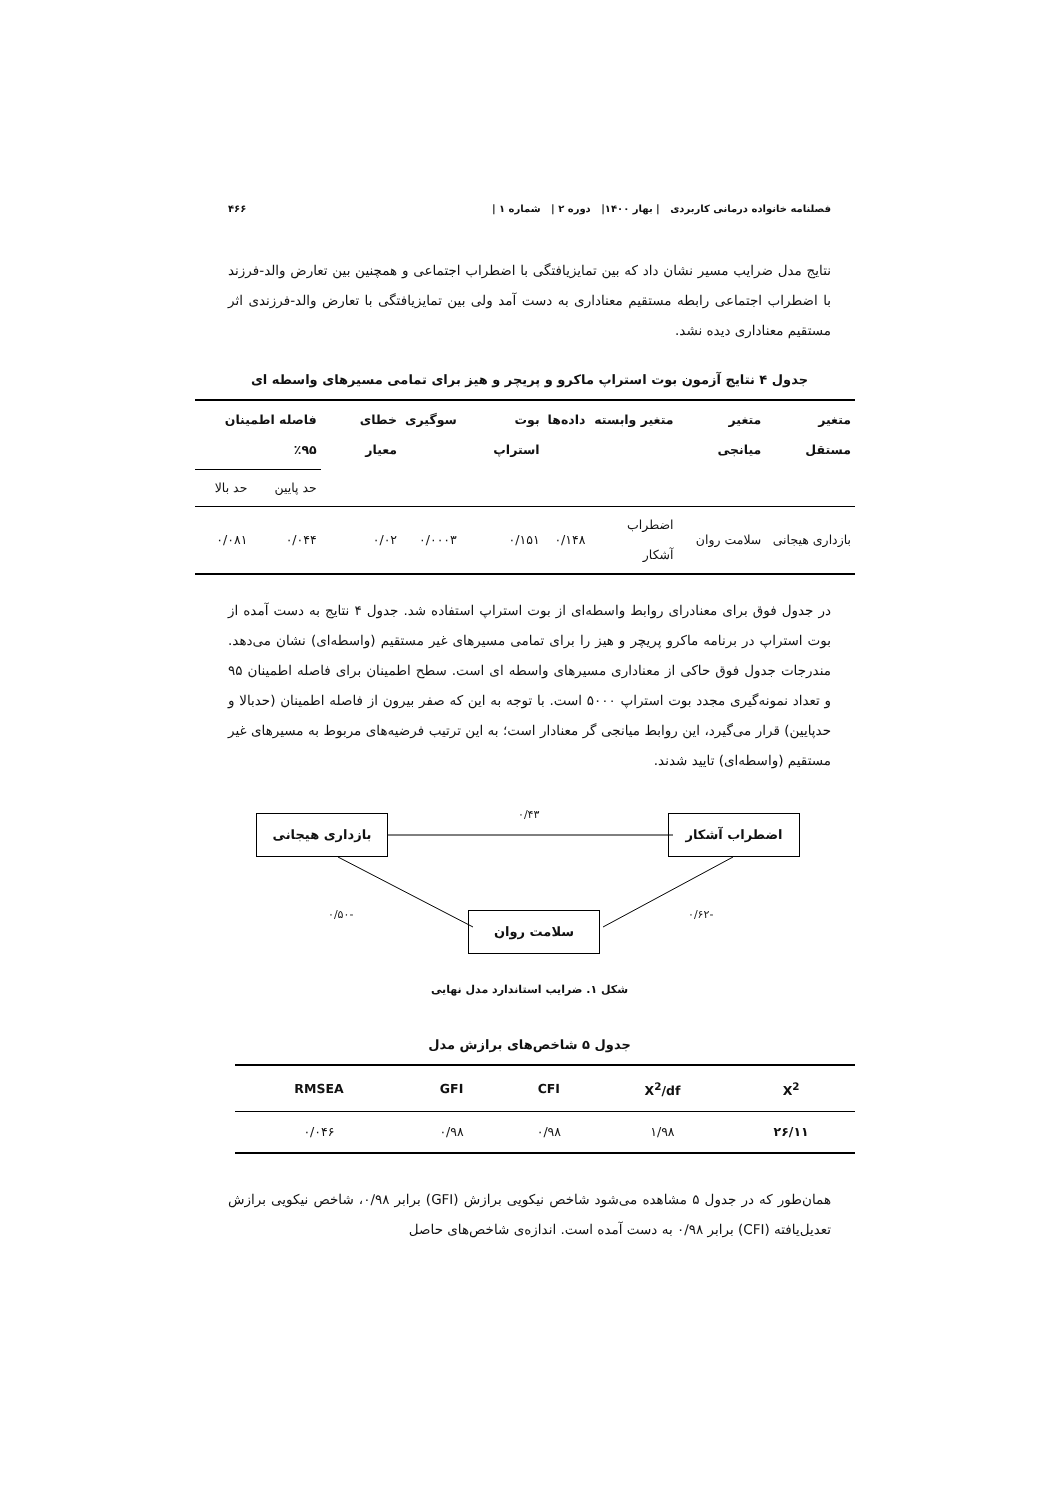فصلنامه خانواده درمانی کاربردی | بهار ۱۴۰۰| دوره ۲ | شماره ۱ | ۴۶۶
نتایج مدل ضرایب مسیر نشان داد که بین تمایزیافتگی با اضطراب اجتماعی و همچنین بین تعارض والد-فرزند با اضطراب اجتماعی رابطه مستقیم معناداری به دست آمد ولی بین تمایزیافتگی با تعارض والد-فرزندی اثر مستقیم معناداری دیده نشد.
جدول ۴ نتایج آزمون بوت استراپ ماکرو و پریچر و هیز برای تمامی مسیرهای واسطه ای
| متغیر مستقل | متغیر میانجی | متغیر وابسته | داده‌ها | بوت استراپ | سوگیری | خطای معیار | فاصله اطمینان ۹۵٪ | |
| --- | --- | --- | --- | --- | --- | --- | --- | --- |
| | | | | | | | حد پایین | حد بالا |
| بازداری هیجانی | سلامت روان | اضطراب آشکار | ۰/۱۴۸ | ۰/۱۵۱ | ۰/۰۰۰۳ | ۰/۰۲ | ۰/۰۴۴ | ۰/۰۸۱ |
در جدول فوق برای معنادرای روابط واسطه‌ای از بوت استراپ استفاده شد. جدول ۴ نتایج به دست آمده از بوت استراپ در برنامه ماکرو پریچر و هیز را برای تمامی مسیرهای غیر مستقیم (واسطه‌ای) نشان می‌دهد. مندرجات جدول فوق حاکی از معناداری مسیرهای واسطه ای است. سطح اطمینان برای فاصله اطمینان ۹۵ و تعداد نمونه‌گیری مجدد بوت استراپ ۵۰۰۰ است. با توجه به این که صفر بیرون از فاصله اطمینان (حدبالا و حدپایین) قرار می‌گیرد، این روابط میانجی گر معنادار است؛ به این ترتیب فرضیه‌های مربوط به مسیرهای غیر مستقیم (واسطه‌ای) تایید شدند.
۰/۴۳
بازداری هیجانی اضطراب آشکار
-۰/۵۰ -۰/۶۲
سلامت روان
شکل ۱. ضرایب استاندارد مدل نهایی
جدول ۵ شاخص‌های برازش مدل
| X<sup>2</sup> | X<sup>2</sup>/df | CFI | GFI | RMSEA |
| --- | --- | --- | --- | --- |
| ۲۶/۱۱ | ۱/۹۸ | ۰/۹۸ | ۰/۹۸ | ۰/۰۴۶ |
همان‌طور که در جدول ۵ مشاهده می‌شود شاخص نیکویی برازش (GFI) برابر ۰/۹۸، شاخص نیکویی برازش تعدیل‌یافته (CFI) برابر ۰/۹۸ به دست آمده است. اندازه‌ی شاخص‌های حاصل